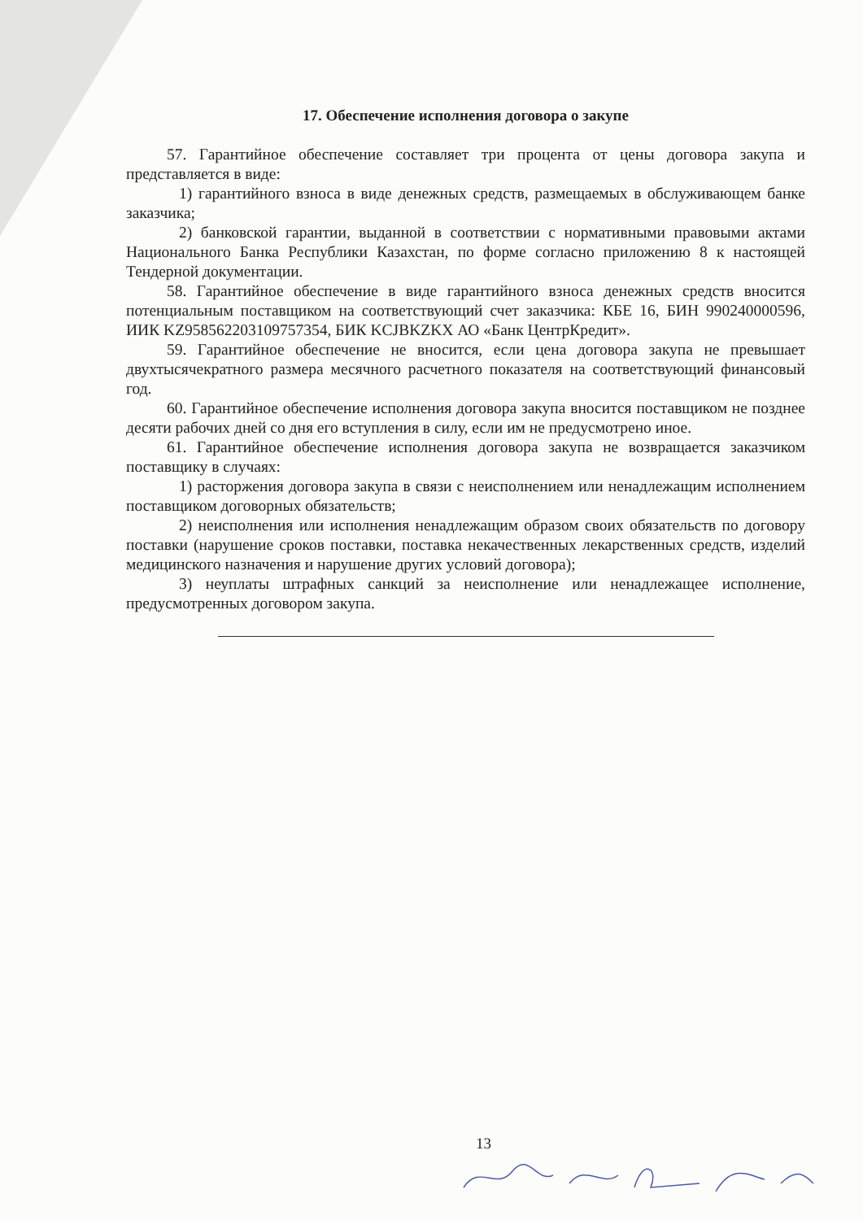17. Обеспечение исполнения договора о закупе
57. Гарантийное обеспечение составляет три процента от цены договора закупа и представляется в виде:
1) гарантийного взноса в виде денежных средств, размещаемых в обслуживающем банке заказчика;
2) банковской гарантии, выданной в соответствии с нормативными правовыми актами Национального Банка Республики Казахстан, по форме согласно приложению 8 к настоящей Тендерной документации.
58. Гарантийное обеспечение в виде гарантийного взноса денежных средств вносится потенциальным поставщиком на соответствующий счет заказчика: КБЕ 16, БИН 990240000596, ИИК KZ958562203109757354, БИК KCJBKZKX АО «Банк ЦентрКредит».
59. Гарантийное обеспечение не вносится, если цена договора закупа не превышает двухтысячекратного размера месячного расчетного показателя на соответствующий финансовый год.
60. Гарантийное обеспечение исполнения договора закупа вносится поставщиком не позднее десяти рабочих дней со дня его вступления в силу, если им не предусмотрено иное.
61. Гарантийное обеспечение исполнения договора закупа не возвращается заказчиком поставщику в случаях:
1) расторжения договора закупа в связи с неисполнением или ненадлежащим исполнением поставщиком договорных обязательств;
2) неисполнения или исполнения ненадлежащим образом своих обязательств по договору поставки (нарушение сроков поставки, поставка некачественных лекарственных средств, изделий медицинского назначения и нарушение других условий договора);
3) неуплаты штрафных санкций за неисполнение или ненадлежащее исполнение, предусмотренных договором закупа.
13